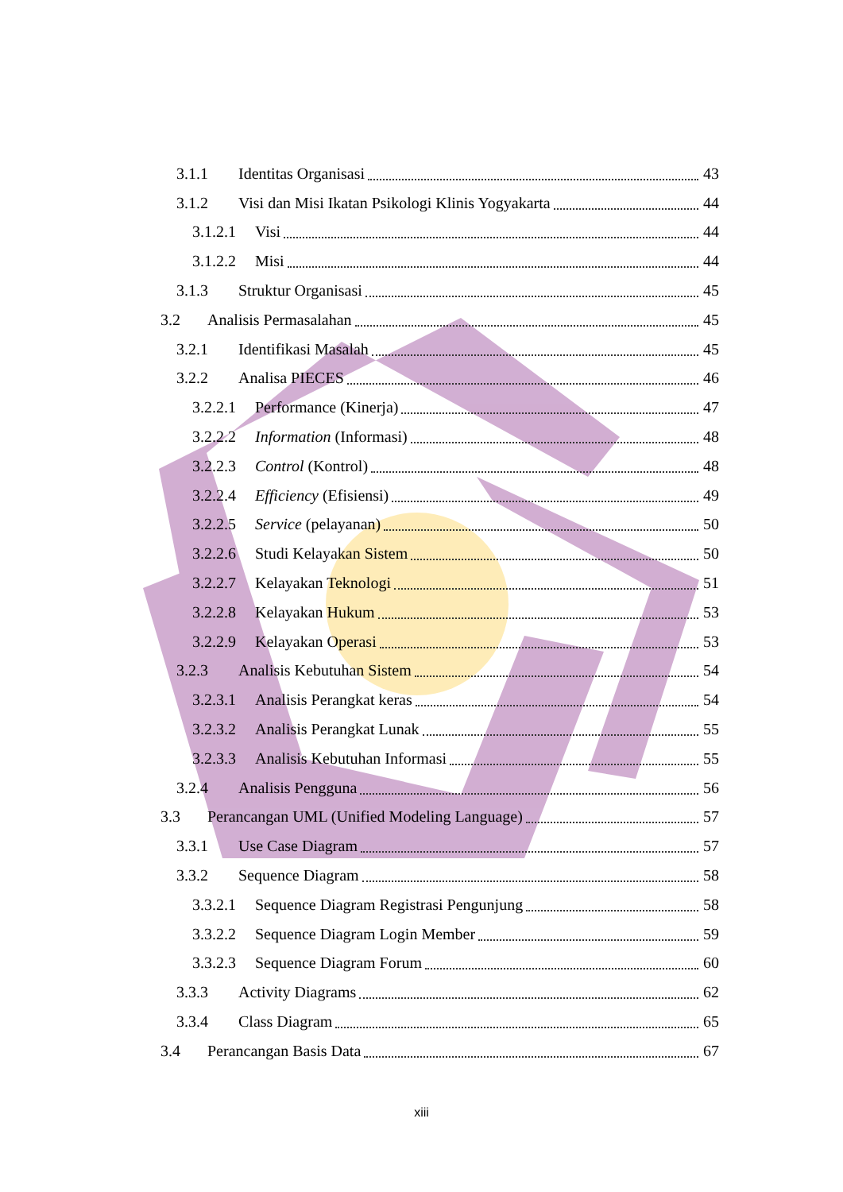3.1.1 Identitas Organisasi 43
3.1.2 Visi dan Misi Ikatan Psikologi Klinis Yogyakarta 44
3.1.2.1 Visi 44
3.1.2.2 Misi 44
3.1.3 Struktur Organisasi 45
3.2 Analisis Permasalahan 45
3.2.1 Identifikasi Masalah 45
3.2.2 Analisa PIECES 46
3.2.2.1 Performance (Kinerja) 47
3.2.2.2 Information (Informasi) 48
3.2.2.3 Control (Kontrol) 48
3.2.2.4 Efficiency (Efisiensi) 49
3.2.2.5 Service (pelayanan) 50
3.2.2.6 Studi Kelayakan Sistem 50
3.2.2.7 Kelayakan Teknologi 51
3.2.2.8 Kelayakan Hukum 53
3.2.2.9 Kelayakan Operasi 53
3.2.3 Analisis Kebutuhan Sistem 54
3.2.3.1 Analisis Perangkat keras 54
3.2.3.2 Analisis Perangkat Lunak 55
3.2.3.3 Analisis Kebutuhan Informasi 55
3.2.4 Analisis Pengguna 56
3.3 Perancangan UML (Unified Modeling Language) 57
3.3.1 Use Case Diagram 57
3.3.2 Sequence Diagram 58
3.3.2.1 Sequence Diagram Registrasi Pengunjung 58
3.3.2.2 Sequence Diagram Login Member 59
3.3.2.3 Sequence Diagram Forum 60
3.3.3 Activity Diagrams 62
3.3.4 Class Diagram 65
3.4 Perancangan Basis Data 67
xiii